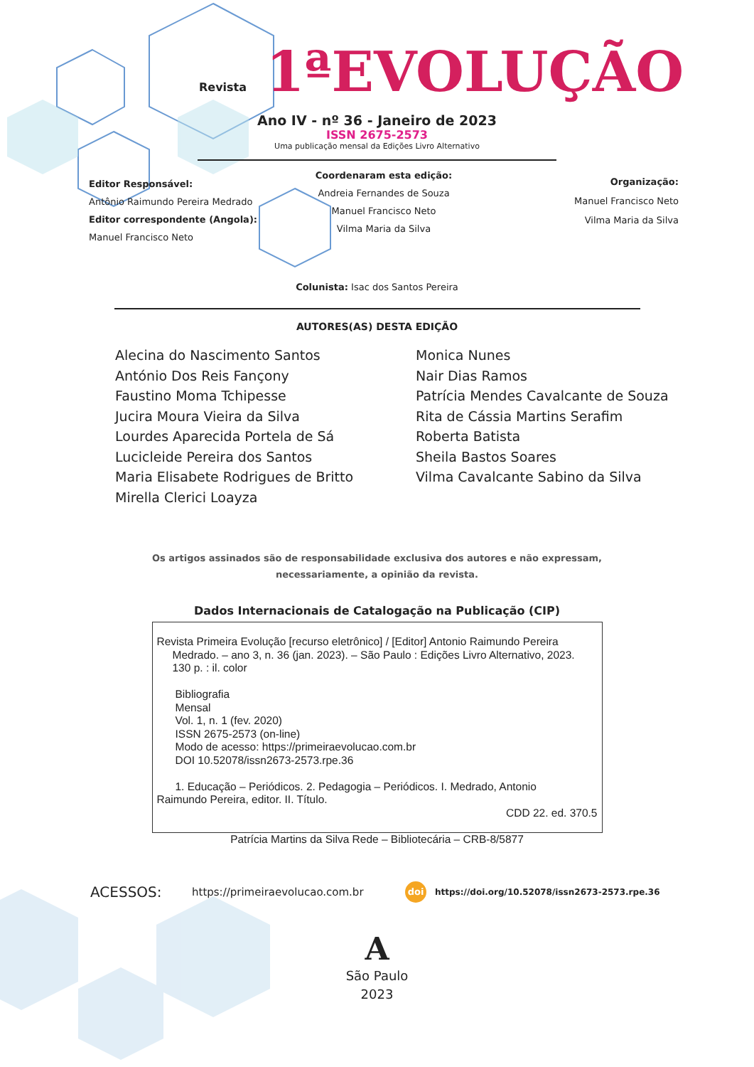Revista 1ªEVOLUÇÃO
Ano IV - nº 36 - Janeiro de 2023
ISSN 2675-2573
Uma publicação mensal da Edições Livro Alternativo
Editor Responsável:
Antônio Raimundo Pereira Medrado
Editor correspondente (Angola):
Manuel Francisco Neto
Coordenaram esta edição:
Andreia Fernandes de Souza
Manuel Francisco Neto
Vilma Maria da Silva
Organização:
Manuel Francisco Neto
Vilma Maria da Silva
Colunista: Isac dos Santos Pereira
AUTORES(AS) DESTA EDIÇÃO
Alecina do Nascimento Santos
António Dos Reis Fançony
Faustino Moma Tchipesse
Jucira Moura Vieira da Silva
Lourdes Aparecida Portela de Sá
Lucicleide Pereira dos Santos
Maria Elisabete Rodrigues de Britto
Mirella Clerici Loayza
Monica Nunes
Nair Dias Ramos
Patrícia Mendes Cavalcante de Souza
Rita de Cássia Martins Serafim
Roberta Batista
Sheila Bastos Soares
Vilma Cavalcante Sabino da Silva
Os artigos assinados são de responsabilidade exclusiva dos autores e não expressam,
necessariamente, a opinião da revista.
Dados Internacionais de Catalogação na Publicação (CIP)
Revista Primeira Evolução [recurso eletrônico] / [Editor] Antonio Raimundo Pereira
Medrado. – ano 3, n. 36 (jan. 2023). – São Paulo : Edições Livro Alternativo, 2023.
130 p. : il. color
Bibliografia
Mensal
Vol. 1, n. 1 (fev. 2020)
ISSN 2675-2573 (on-line)
Modo de acesso: https://primeiraevolucao.com.br
DOI 10.52078/issn2673-2573.rpe.36
1. Educação – Periódicos. 2. Pedagogia – Periódicos. I. Medrado, Antonio
Raimundo Pereira, editor. II. Título.
CDD 22. ed. 370.5
Patrícia Martins da Silva Rede – Bibliotecária – CRB-8/5877
ACESSOS: https://primeiraevolucao.com.br doi https://doi.org/10.52078/issn2673-2573.rpe.36
A
São Paulo
2023